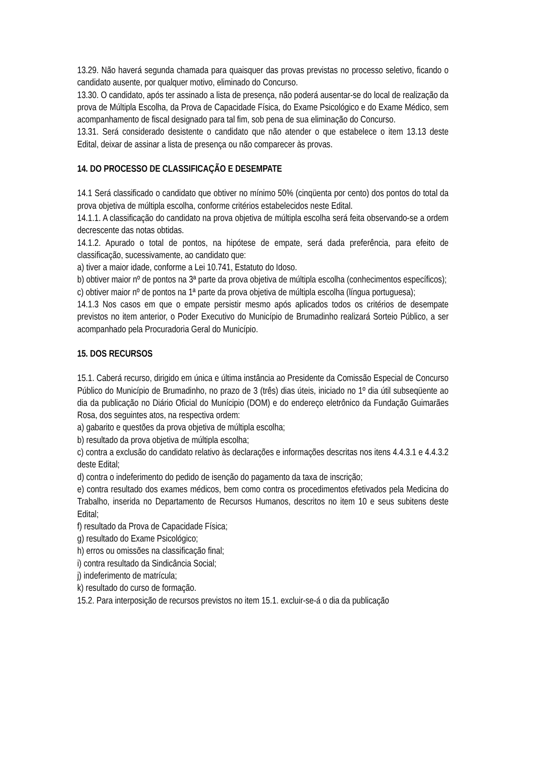13.29. Não haverá segunda chamada para quaisquer das provas previstas no processo seletivo, ficando o candidato ausente, por qualquer motivo, eliminado do Concurso.
13.30. O candidato, após ter assinado a lista de presença, não poderá ausentar-se do local de realização da prova de Múltipla Escolha, da Prova de Capacidade Física, do Exame Psicológico e do Exame Médico, sem acompanhamento de fiscal designado para tal fim, sob pena de sua eliminação do Concurso.
13.31. Será considerado desistente o candidato que não atender o que estabelece o item 13.13 deste Edital, deixar de assinar a lista de presença ou não comparecer às provas.
14. DO PROCESSO DE CLASSIFICAÇÃO E DESEMPATE
14.1 Será classificado o candidato que obtiver no mínimo 50% (cinqüenta por cento) dos pontos do total da prova objetiva de múltipla escolha, conforme critérios estabelecidos neste Edital.
14.1.1. A classificação do candidato na prova objetiva de múltipla escolha será feita observando-se a ordem decrescente das notas obtidas.
14.1.2. Apurado o total de pontos, na hipótese de empate, será dada preferência, para efeito de classificação, sucessivamente, ao candidato que:
a) tiver a maior idade, conforme a Lei 10.741, Estatuto do Idoso.
b) obtiver maior nº de pontos na 3ª parte da prova objetiva de múltipla escolha (conhecimentos específicos);
c) obtiver maior nº de pontos na 1ª parte da prova objetiva de múltipla escolha (língua portuguesa);
14.1.3 Nos casos em que o empate persistir mesmo após aplicados todos os critérios de desempate previstos no item anterior, o Poder Executivo do Município de Brumadinho realizará Sorteio Público, a ser acompanhado pela Procuradoria Geral do Município.
15. DOS RECURSOS
15.1. Caberá recurso, dirigido em única e última instância ao Presidente da Comissão Especial de Concurso Público do Município de Brumadinho, no prazo de 3 (três) dias úteis, iniciado no 1º dia útil subseqüente ao dia da publicação no Diário Oficial do Munícipio (DOM) e do endereço eletrônico da Fundação Guimarães Rosa, dos seguintes atos, na respectiva ordem:
a) gabarito e questões da prova objetiva de múltipla escolha;
b) resultado da prova objetiva de múltipla escolha;
c) contra a exclusão do candidato relativo às declarações e informações descritas nos itens 4.4.3.1 e 4.4.3.2 deste Edital;
d) contra o indeferimento do pedido de isenção do pagamento da taxa de inscrição;
e) contra resultado dos exames médicos, bem como contra os procedimentos efetivados pela Medicina do Trabalho, inserida no Departamento de Recursos Humanos, descritos no item 10 e seus subitens deste Edital;
f) resultado da Prova de Capacidade Física;
g) resultado do Exame Psicológico;
h) erros ou omissões na classificação final;
i) contra resultado da Sindicância Social;
j) indeferimento de matrícula;
k) resultado do curso de formação.
15.2. Para interposição de recursos previstos no item 15.1. excluir-se-á o dia da publicação